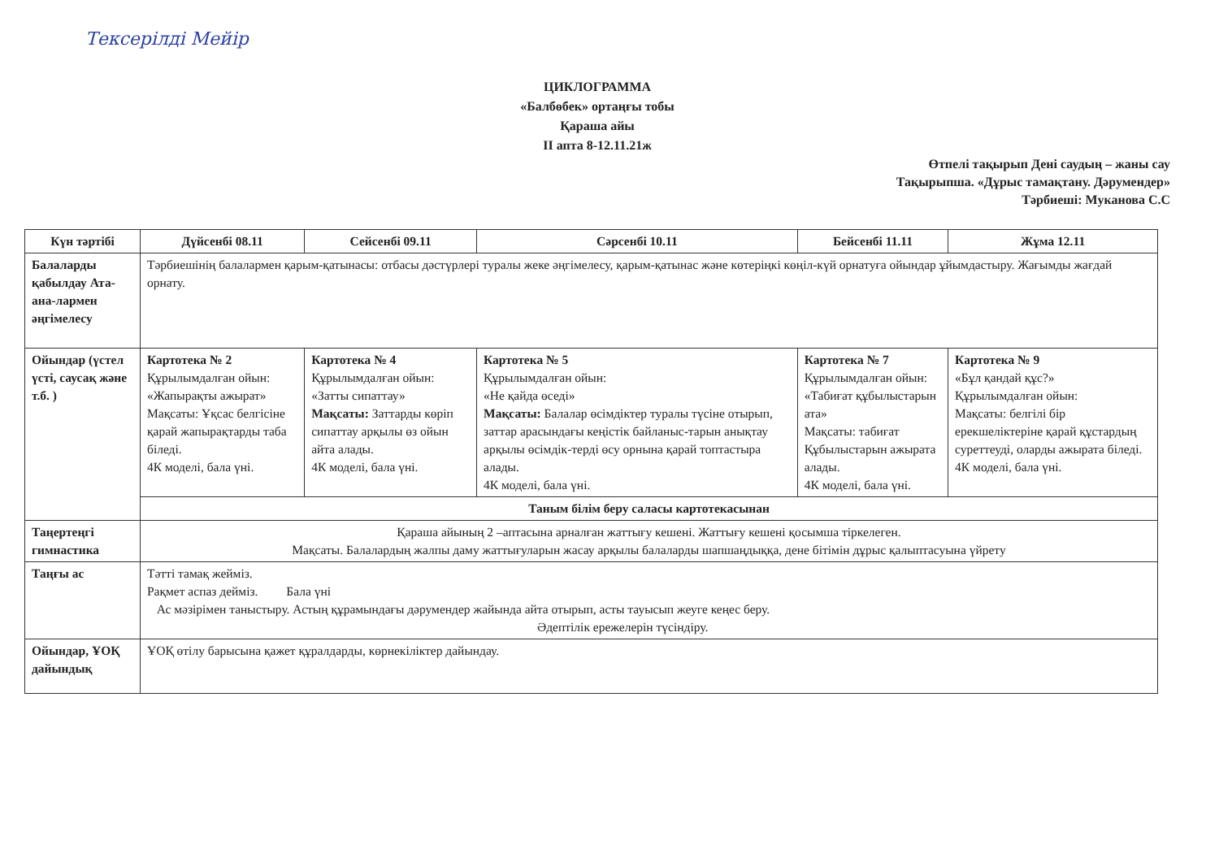Тексерілді Мейір
ЦИКЛОГРАММА
«Балбөбек» ортаңғы тобы
Қараша айы
ІІ апта 8-12.11.21ж
Өтпелі тақырып Дені саудың – жаны сау
Тақырыпша. «Дұрыс тамақтану. Дәрумендер»
Тәрбиеші: Муканова С.С
| Күн тәртібі | Дүйсенбі 08.11 | Сейсенбі 09.11 | Сәрсенбі 10.11 | Бейсенбі 11.11 | Жұма 12.11 |
| --- | --- | --- | --- | --- | --- |
| Балаларды қабылдау Ата-ана-лармен әңгімелесу | Тәрбиешінің балалармен қарым-қатынасы: отбасы дәстүрлері туралы жеке әңгімелесу, қарым-қатынас және көтеріңкі көңіл-күй орнатуға ойындар ұйымдастыру. Жағымды жағдай орнату. | | | | |
| Ойындар (үстел үсті, саусақ және т.б. ) | Картотека № 2 Құрылымдалған ойын: «Жапырақты ажырат» Мақсаты: Ұқсас белгісіне қарай жапырақтарды таба біледі. 4К моделі, бала үні. | Картотека № 4 Құрылымдалған ойын: «Затты сипаттау» Мақсаты: Заттарды көріп сипаттау арқылы өз ойын айта алады. 4К моделі, бала үні. | Картотека № 5 Құрылымдалған ойын: «Не қайда өседі» Мақсаты: Балалар өсімдіктер туралы түсіне отырып, заттар арасындағы кеңістік байланыс-тарын анықтау арқылы өсімдік-терді өсу орнына қарай топтастыра алады. 4К моделі, бала үні. | Картотека № 7 Құрылымдалған ойын: «Табиғат құбылыстарын ата» Мақсаты: табиғат Құбылыстарын ажырата алады. 4К моделі, бала үні. | Картотека № 9 «Бұл қандай құс?» Құрылымдалған ойын: Мақсаты: белгілі бір ерекшеліктеріне қарай құстардың суреттеуді, оларды ажырата біледі. 4К моделі, бала үні. |
| | Таным білім беру саласы картотекасынан | | | | |
| Таңертеңгі гимнастика | Қараша айының 2 –аптасына арналған жаттығу кешені. Жаттығу кешені қосымша тіркелеген. Мақсаты. Балалардың жалпы даму жаттығуларын жасау арқылы балаларды шапшаңдыққа, дене бітімін дұрыс қалыптасуына үйрету | | | | |
| Таңғы ас | Тәтті тамақ жейміз. Рақмет аспаз дейміз. Бала үні Ас мәзірімен таныстыру. Астың құрамындағы дәрумендер жайында айта отырып, асты тауысып жеуге кеңес беру. Әдептілік ережелерін түсіндіру. | | | | |
| Ойындар, ҰОҚ дайындық | ҰОҚ өтілу барысына қажет құралдарды, көрнекіліктер дайындау. | | | | |